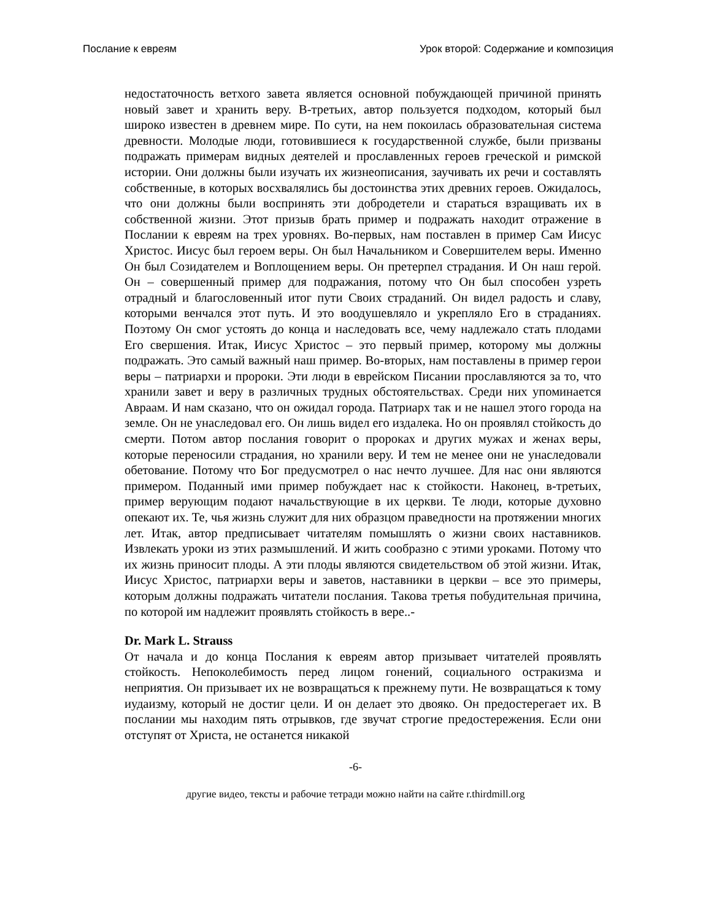Послание к евреям Урок второй: Содержание и композиция
недостаточность ветхого завета является основной побуждающей причиной принять новый завет и хранить веру. В-третьих, автор пользуется подходом, который был широко известен в древнем мире. По сути, на нем покоилась образовательная система древности. Молодые люди, готовившиеся к государственной службе, были призваны подражать примерам видных деятелей и прославленных героев греческой и римской истории. Они должны были изучать их жизнеописания, заучивать их речи и составлять собственные, в которых восхвалялись бы достоинства этих древних героев. Ожидалось, что они должны были воспринять эти добродетели и стараться взращивать их в собственной жизни. Этот призыв брать пример и подражать находит отражение в Послании к евреям на трех уровнях. Во-первых, нам поставлен в пример Сам Иисус Христос. Иисус был героем веры. Он был Начальником и Совершителем веры. Именно Он был Созидателем и Воплощением веры. Он претерпел страдания. И Он наш герой. Он – совершенный пример для подражания, потому что Он был способен узреть отрадный и благословенный итог пути Своих страданий. Он видел радость и славу, которыми венчался этот путь. И это воодушевляло и укрепляло Его в страданиях. Поэтому Он смог устоять до конца и наследовать все, чему надлежало стать плодами Его свершения. Итак, Иисус Христос – это первый пример, которому мы должны подражать. Это самый важный наш пример. Во-вторых, нам поставлены в пример герои веры – патриархи и пророки. Эти люди в еврейском Писании прославляются за то, что хранили завет и веру в различных трудных обстоятельствах. Среди них упоминается Авраам. И нам сказано, что он ожидал города. Патриарх так и не нашел этого города на земле. Он не унаследовал его. Он лишь видел его издалека. Но он проявлял стойкость до смерти. Потом автор послания говорит о пророках и других мужах и женах веры, которые переносили страдания, но хранили веру. И тем не менее они не унаследовали обетование. Потому что Бог предусмотрел о нас нечто лучшее. Для нас они являются примером. Поданный ими пример побуждает нас к стойкости. Наконец, в-третьих, пример верующим подают начальствующие в их церкви. Те люди, которые духовно опекают их. Те, чья жизнь служит для них образцом праведности на протяжении многих лет. Итак, автор предписывает читателям помышлять о жизни своих наставников. Извлекать уроки из этих размышлений. И жить сообразно с этими уроками. Потому что их жизнь приносит плоды. А эти плоды являются свидетельством об этой жизни. Итак, Иисус Христос, патриархи веры и заветов, наставники в церкви – все это примеры, которым должны подражать читатели послания. Такова третья побудительная причина, по которой им надлежит проявлять стойкость в вере..-
Dr. Mark L. Strauss
От начала и до конца Послания к евреям автор призывает читателей проявлять стойкость. Непоколебимость перед лицом гонений, социального остракизма и неприятия. Он призывает их не возвращаться к прежнему пути. Не возвращаться к тому иудаизму, который не достиг цели. И он делает это двояко. Он предостерегает их. В послании мы находим пять отрывков, где звучат строгие предостережения. Если они отступят от Христа, не останется никакой
-6-
другие видео, тексты и рабочие тетради можно найти на сайте r.thirdmill.org